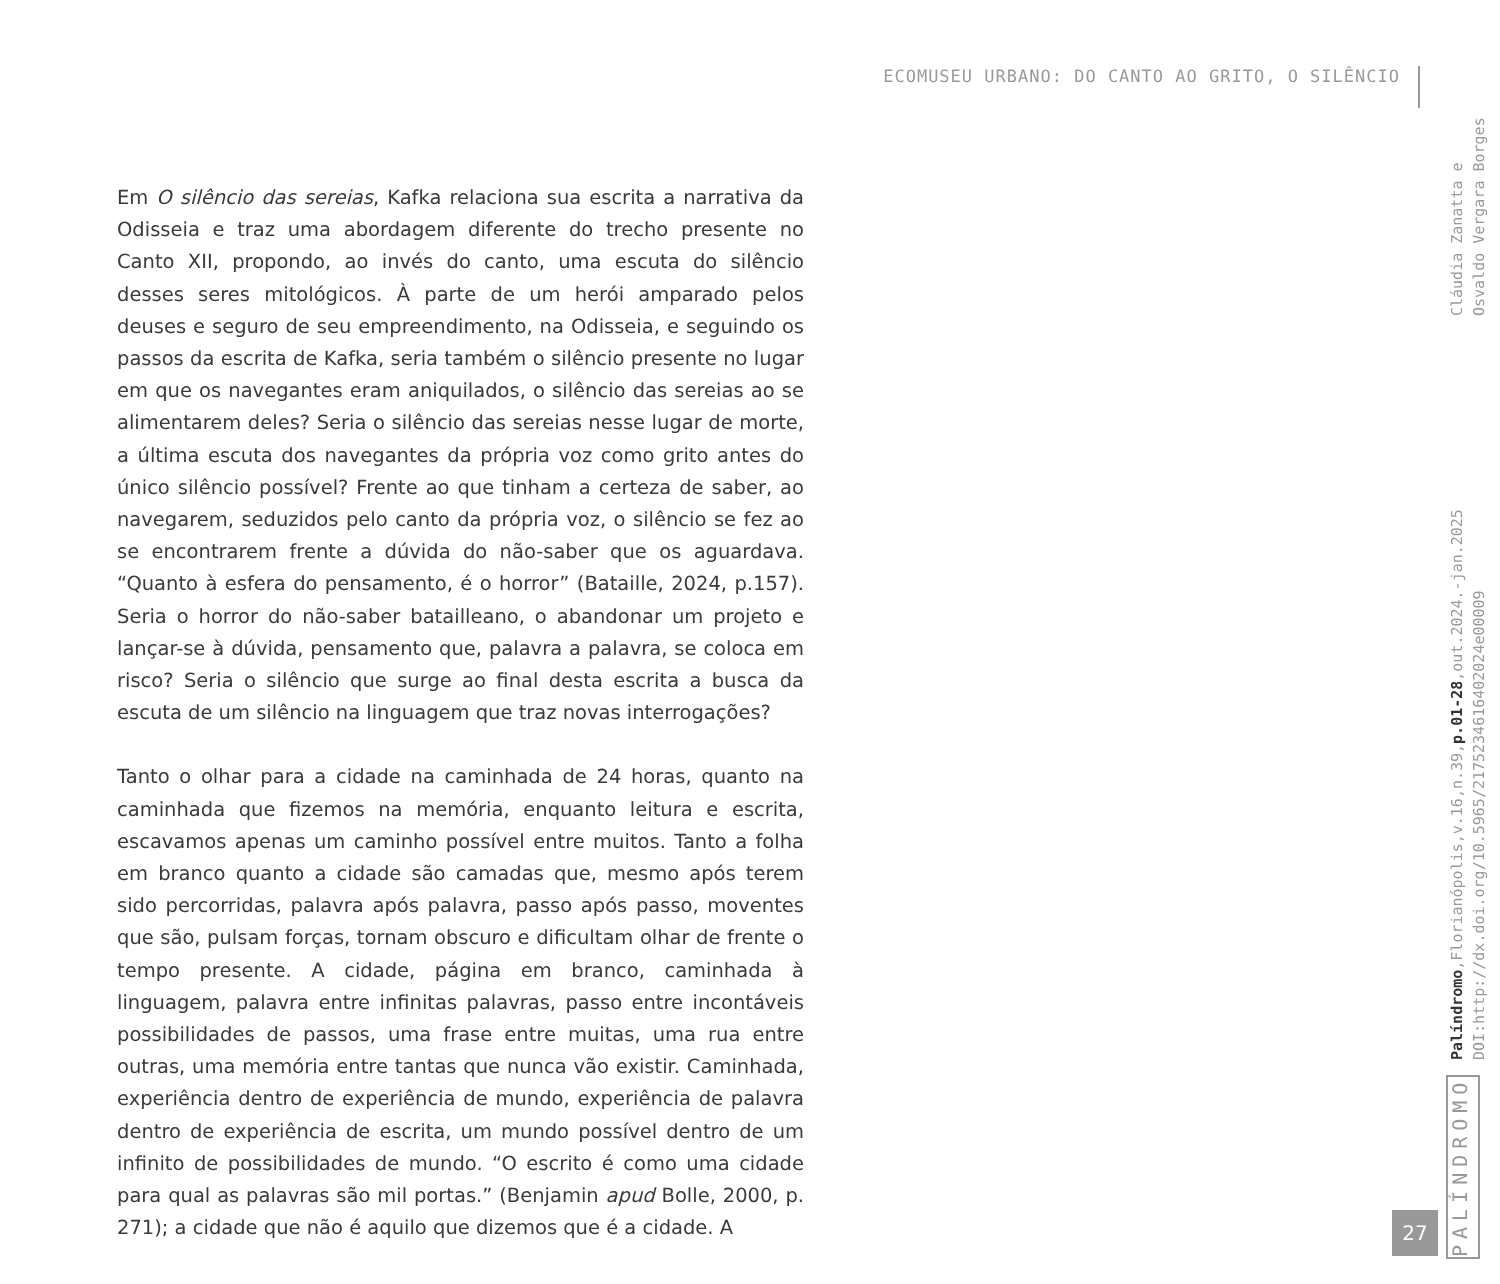ECOMUSEU URBANO: DO CANTO AO GRITO, O SILÊNCIO
Em O silêncio das sereias, Kafka relaciona sua escrita a narrativa da Odisseia e traz uma abordagem diferente do trecho presente no Canto XII, propondo, ao invés do canto, uma escuta do silêncio desses seres mitológicos. À parte de um herói amparado pelos deuses e seguro de seu empreendimento, na Odisseia, e seguindo os passos da escrita de Kafka, seria também o silêncio presente no lugar em que os navegantes eram aniquilados, o silêncio das sereias ao se alimentarem deles? Seria o silêncio das sereias nesse lugar de morte, a última escuta dos navegantes da própria voz como grito antes do único silêncio possível? Frente ao que tinham a certeza de saber, ao navegarem, seduzidos pelo canto da própria voz, o silêncio se fez ao se encontrarem frente a dúvida do não-saber que os aguardava. “Quanto à esfera do pensamento, é o horror” (Bataille, 2024, p.157). Seria o horror do não-saber batailleano, o abandonar um projeto e lançar-se à dúvida, pensamento que, palavra a palavra, se coloca em risco? Seria o silêncio que surge ao final desta escrita a busca da escuta de um silêncio na linguagem que traz novas interrogações?
Tanto o olhar para a cidade na caminhada de 24 horas, quanto na caminhada que fizemos na memória, enquanto leitura e escrita, escavamos apenas um caminho possível entre muitos. Tanto a folha em branco quanto a cidade são camadas que, mesmo após terem sido percorridas, palavra após palavra, passo após passo, moventes que são, pulsam forças, tornam obscuro e dificultam olhar de frente o tempo presente. A cidade, página em branco, caminhada à linguagem, palavra entre infinitas palavras, passo entre incontáveis possibilidades de passos, uma frase entre muitas, uma rua entre outras, uma memória entre tantas que nunca vão existir. Caminhada, experiência dentro de experiência de mundo, experiência de palavra dentro de experiência de escrita, um mundo possível dentro de um infinito de possibilidades de mundo. “O escrito é como uma cidade para qual as palavras são mil portas.” (Benjamin apud Bolle, 2000, p. 271); a cidade que não é aquilo que dizemos que é a cidade. A
Cláudia Zanatta e
Osvaldo Vergara Borges
Palíndromo,Florianópolis,v.16,n.39,p.01-28,out.2024.-jan.2025
DOI:http://dx.doi.org/10.5965/2175234616402024e00009
PALÍNDROMO
27